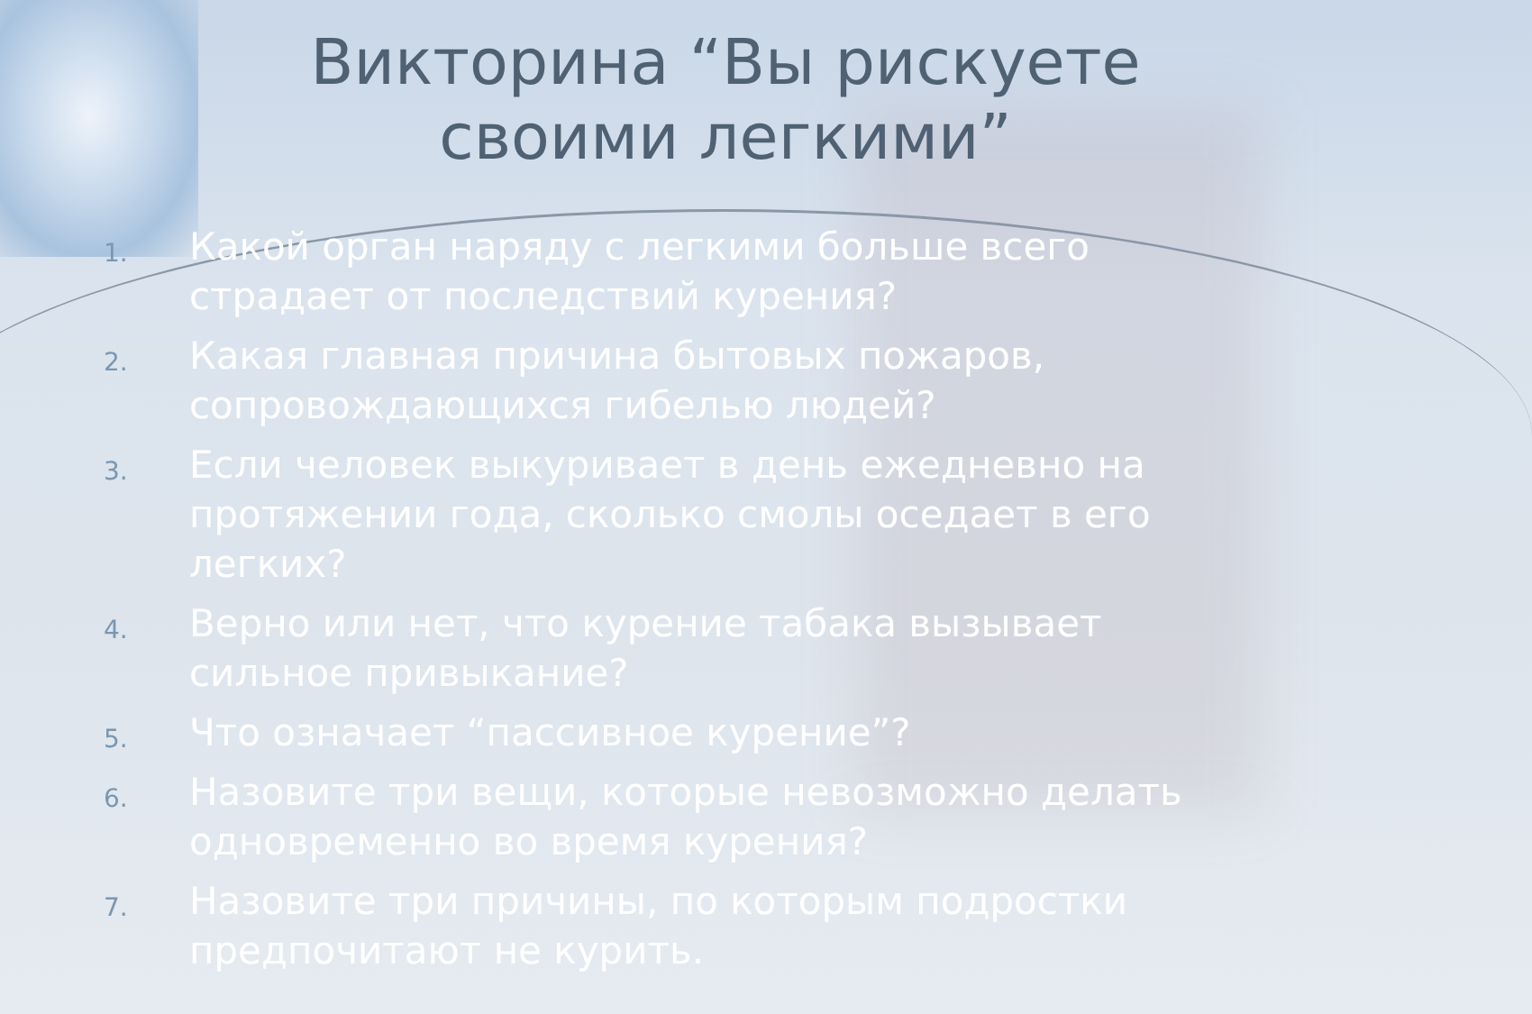Викторина “Вы рискуете своими легкими”
1. Какой орган наряду с легкими больше всего страдает от последствий курения?
2. Какая главная причина бытовых пожаров, сопровождающихся гибелью людей?
3. Если человек выкуривает в день ежедневно на протяжении года, сколько смолы оседает в его легких?
4. Верно или нет, что курение табака вызывает сильное привыкание?
5. Что означает “пассивное курение”?
6. Назовите три вещи, которые невозможно делать одновременно во время курения?
7. Назовите три причины, по которым подростки предпочитают не курить.